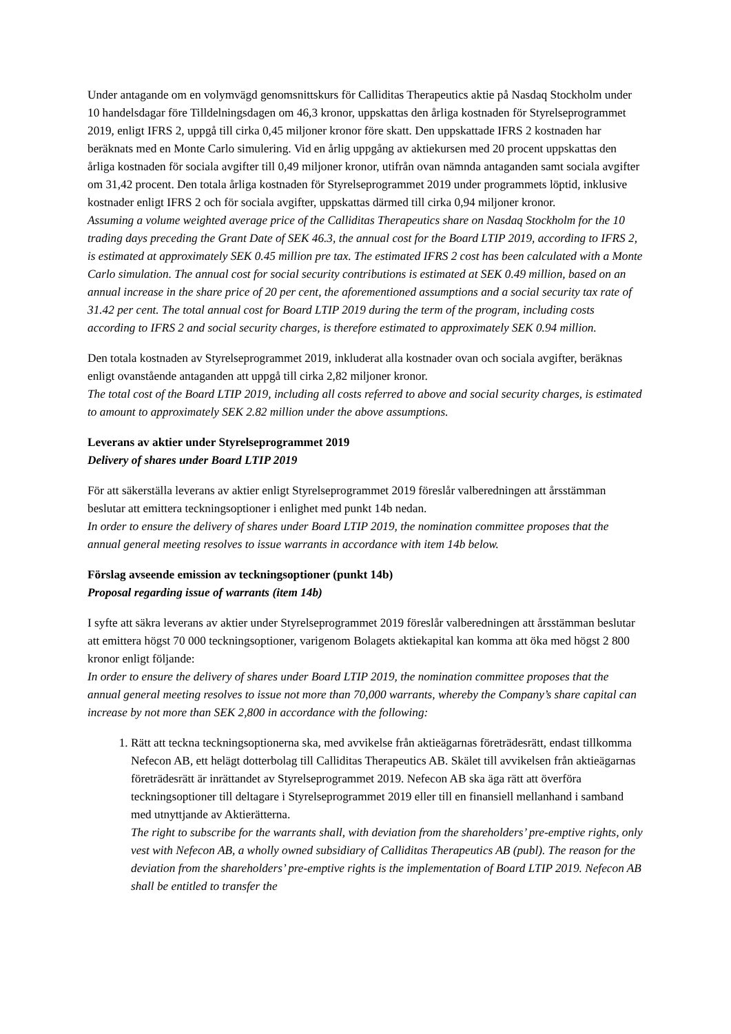Under antagande om en volymvägd genomsnittskurs för Calliditas Therapeutics aktie på Nasdaq Stockholm under 10 handelsdagar före Tilldelningsdagen om 46,3 kronor, uppskattas den årliga kostnaden för Styrelseprogrammet 2019, enligt IFRS 2, uppgå till cirka 0,45 miljoner kronor före skatt. Den uppskattade IFRS 2 kostnaden har beräknats med en Monte Carlo simulering. Vid en årlig uppgång av aktiekursen med 20 procent uppskattas den årliga kostnaden för sociala avgifter till 0,49 miljoner kronor, utifrån ovan nämnda antaganden samt sociala avgifter om 31,42 procent. Den totala årliga kostnaden för Styrelseprogrammet 2019 under programmets löptid, inklusive kostnader enligt IFRS 2 och för sociala avgifter, uppskattas därmed till cirka 0,94 miljoner kronor.
Assuming a volume weighted average price of the Calliditas Therapeutics share on Nasdaq Stockholm for the 10 trading days preceding the Grant Date of SEK 46.3, the annual cost for the Board LTIP 2019, according to IFRS 2, is estimated at approximately SEK 0.45 million pre tax. The estimated IFRS 2 cost has been calculated with a Monte Carlo simulation. The annual cost for social security contributions is estimated at SEK 0.49 million, based on an annual increase in the share price of 20 per cent, the aforementioned assumptions and a social security tax rate of 31.42 per cent. The total annual cost for Board LTIP 2019 during the term of the program, including costs according to IFRS 2 and social security charges, is therefore estimated to approximately SEK 0.94 million.
Den totala kostnaden av Styrelseprogrammet 2019, inkluderat alla kostnader ovan och sociala avgifter, beräknas enligt ovanstående antaganden att uppgå till cirka 2,82 miljoner kronor.
The total cost of the Board LTIP 2019, including all costs referred to above and social security charges, is estimated to amount to approximately SEK 2.82 million under the above assumptions.
Leverans av aktier under Styrelseprogrammet 2019
Delivery of shares under Board LTIP 2019
För att säkerställa leverans av aktier enligt Styrelseprogrammet 2019 föreslår valberedningen att årsstämman beslutar att emittera teckningsoptioner i enlighet med punkt 14b nedan.
In order to ensure the delivery of shares under Board LTIP 2019, the nomination committee proposes that the annual general meeting resolves to issue warrants in accordance with item 14b below.
Förslag avseende emission av teckningsoptioner (punkt 14b)
Proposal regarding issue of warrants (item 14b)
I syfte att säkra leverans av aktier under Styrelseprogrammet 2019 föreslår valberedningen att årsstämman beslutar att emittera högst 70 000 teckningsoptioner, varigenom Bolagets aktiekapital kan komma att öka med högst 2 800 kronor enligt följande:
In order to ensure the delivery of shares under Board LTIP 2019, the nomination committee proposes that the annual general meeting resolves to issue not more than 70,000 warrants, whereby the Company’s share capital can increase by not more than SEK 2,800 in accordance with the following:
1. Rätt att teckna teckningsoptionerna ska, med avvikelse från aktieägarnas företrädesrätt, endast tillkomma Nefecon AB, ett helägt dotterbolag till Calliditas Therapeutics AB. Skälet till avvikelsen från aktieägarnas företrädesrätt är inrättandet av Styrelseprogrammet 2019. Nefecon AB ska äga rätt att överföra teckningsoptioner till deltagare i Styrelseprogrammet 2019 eller till en finansiell mellanhand i samband med utnyttjande av Aktierätterna.
The right to subscribe for the warrants shall, with deviation from the shareholders’ pre-emptive rights, only vest with Nefecon AB, a wholly owned subsidiary of Calliditas Therapeutics AB (publ). The reason for the deviation from the shareholders’ pre-emptive rights is the implementation of Board LTIP 2019. Nefecon AB shall be entitled to transfer the